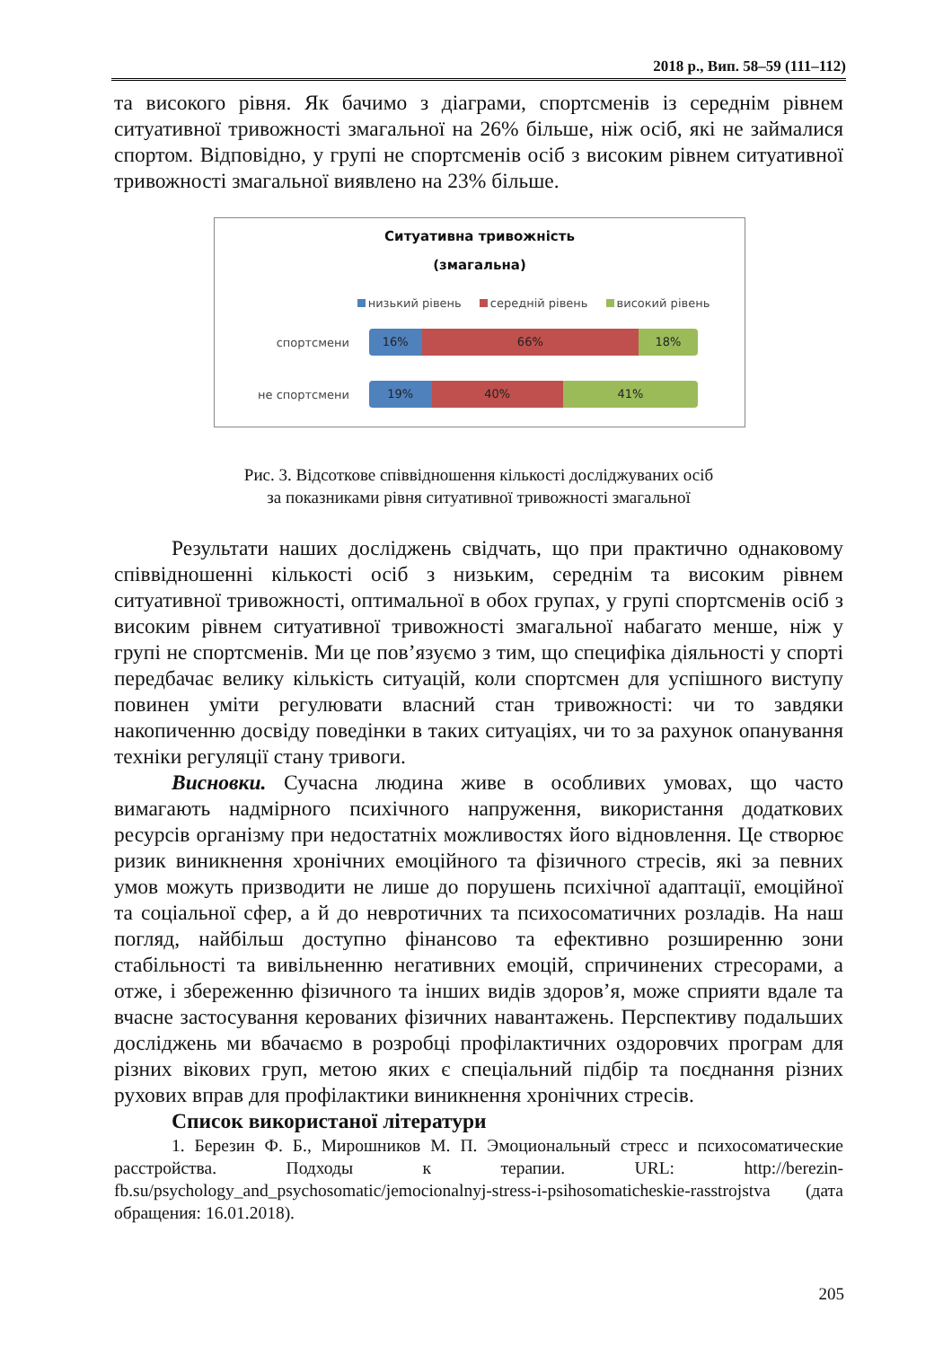2018 р., Вип. 58–59 (111–112)
та високого рівня. Як бачимо з діаграми, спортсменів із середнім рівнем ситуативної тривожності змагальної на 26% більше, ніж осіб, які не займалися спортом. Відповідно, у групі не спортсменів осіб з високим рівнем ситуативної тривожності змагальної виявлено на 23% більше.
Ситуативна тривожність
(змагальна)
низький рівень середній рівень високий рівень
спортсмени
16% 66% 18%
не спортсмени
19% 40% 41%
Рис. 3. Відсоткове співвідношення кількості досліджуваних осіб
за показниками рівня ситуативної тривожності змагальної
Результати наших досліджень свідчать, що при практично однаковому співвідношенні кількості осіб з низьким, середнім та високим рівнем ситуативної тривожності, оптимальної в обох групах, у групі спортсменів осіб з високим рівнем ситуативної тривожності змагальної набагато менше, ніж у групі не спортсменів. Ми це пов’язуємо з тим, що специфіка діяльності у спорті передбачає велику кількість ситуацій, коли спортсмен для успішного виступу повинен уміти регулювати власний стан тривожності: чи то завдяки накопиченню досвіду поведінки в таких ситуаціях, чи то за рахунок опанування техніки регуляції стану тривоги.
Висновки. Сучасна людина живе в особливих умовах, що часто вимагають надмірного психічного напруження, використання додаткових ресурсів організму при недостатніх можливостях його відновлення. Це створює ризик виникнення хронічних емоційного та фізичного стресів, які за певних умов можуть призводити не лише до порушень психічної адаптації, емоційної та соціальної сфер, а й до невротичних та психосоматичних розладів. На наш погляд, найбільш доступно фінансово та ефективно розширенню зони стабільності та вивільненню негативних емоцій, спричинених стресорами, а отже, і збереженню фізичного та інших видів здоров’я, може сприяти вдале та вчасне застосування керованих фізичних навантажень. Перспективу подальших досліджень ми вбачаємо в розробці профілактичних оздоровчих програм для різних вікових груп, метою яких є спеціальний підбір та поєднання різних рухових вправ для профілактики виникнення хронічних стресів.
Список використаної літератури
1. Березин Ф. Б., Мирошников М. П. Эмоциональный стресс и психосоматические расстройства. Подходы к терапии. URL: http://berezin-fb.su/psychology_and_psychosomatic/jemocionalnyj-stress-i-psihosomaticheskie-rasstrojstva (дата обращения: 16.01.2018).
205